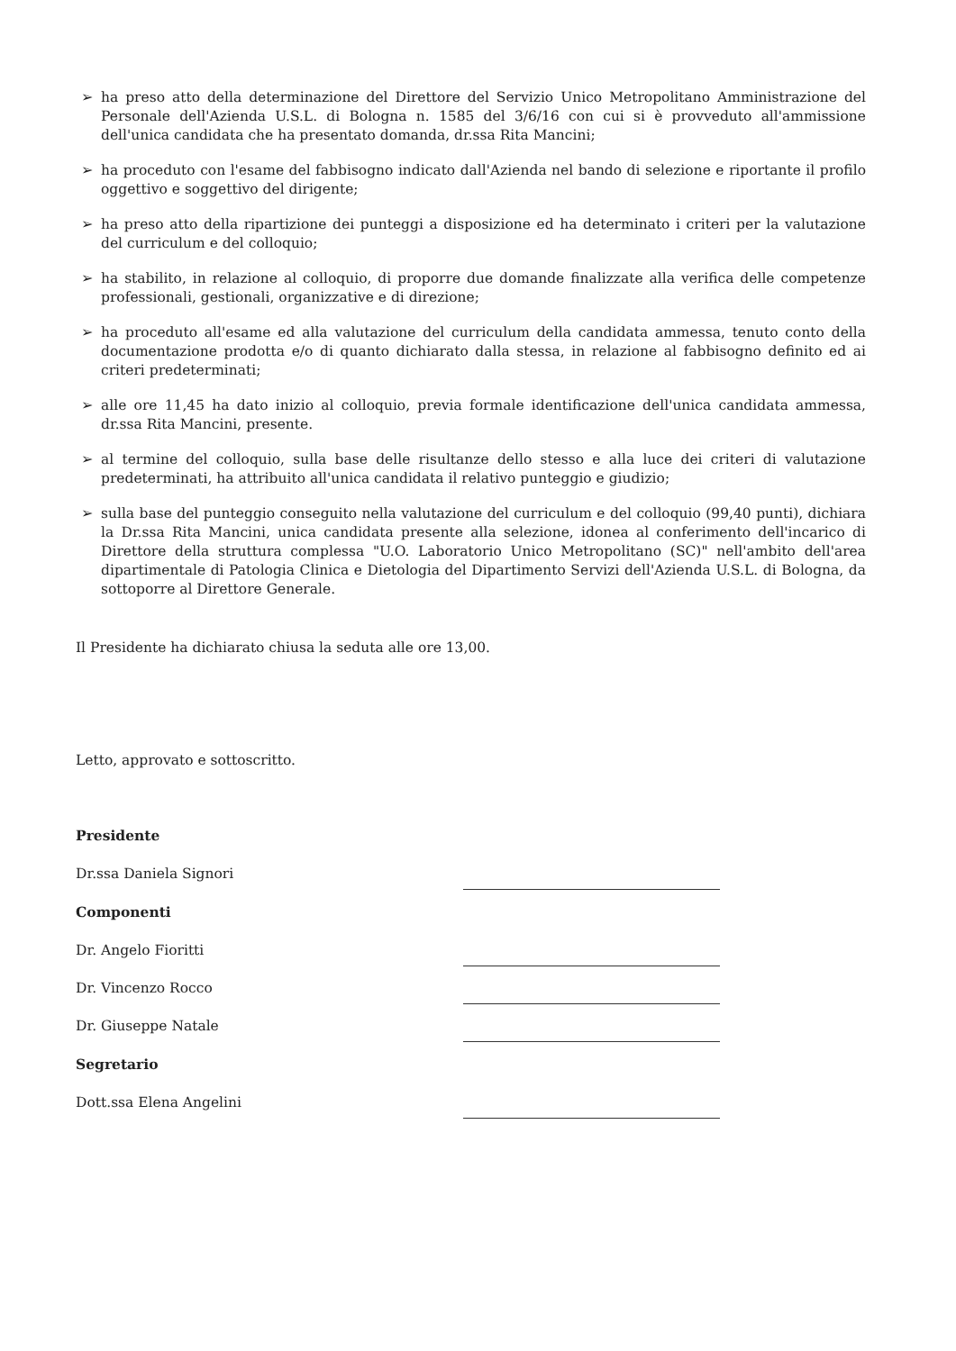➢ ha preso atto della determinazione del Direttore del Servizio Unico Metropolitano Amministrazione del Personale dell'Azienda U.S.L. di Bologna n. 1585 del 3/6/16 con cui si è provveduto all'ammissione dell'unica candidata che ha presentato domanda, dr.ssa Rita Mancini;
➢ ha proceduto con l'esame del fabbisogno indicato dall'Azienda nel bando di selezione e riportante il profilo oggettivo e soggettivo del dirigente;
➢ ha preso atto della ripartizione dei punteggi a disposizione ed ha determinato i criteri per la valutazione del curriculum e del colloquio;
➢ ha stabilito, in relazione al colloquio, di proporre due domande finalizzate alla verifica delle competenze professionali, gestionali, organizzative e di direzione;
➢ ha proceduto all'esame ed alla valutazione del curriculum della candidata ammessa, tenuto conto della documentazione prodotta e/o di quanto dichiarato dalla stessa, in relazione al fabbisogno definito ed ai criteri predeterminati;
➢ alle ore 11,45 ha dato inizio al colloquio, previa formale identificazione dell'unica candidata ammessa, dr.ssa Rita Mancini, presente.
➢ al termine del colloquio, sulla base delle risultanze dello stesso e alla luce dei criteri di valutazione predeterminati, ha attribuito all'unica candidata il relativo punteggio e giudizio;
➢ sulla base del punteggio conseguito nella valutazione del curriculum e del colloquio (99,40 punti), dichiara la Dr.ssa Rita Mancini, unica candidata presente alla selezione, idonea al conferimento dell'incarico di Direttore della struttura complessa "U.O. Laboratorio Unico Metropolitano (SC)" nell'ambito dell'area dipartimentale di Patologia Clinica e Dietologia del Dipartimento Servizi dell'Azienda U.S.L. di Bologna, da sottoporre al Direttore Generale.
Il Presidente ha dichiarato chiusa la seduta alle ore 13,00.
Letto, approvato e sottoscritto.
Presidente
Dr.ssa Daniela Signori
Componenti
Dr. Angelo Fioritti
Dr. Vincenzo Rocco
Dr. Giuseppe Natale
Segretario
Dott.ssa Elena Angelini